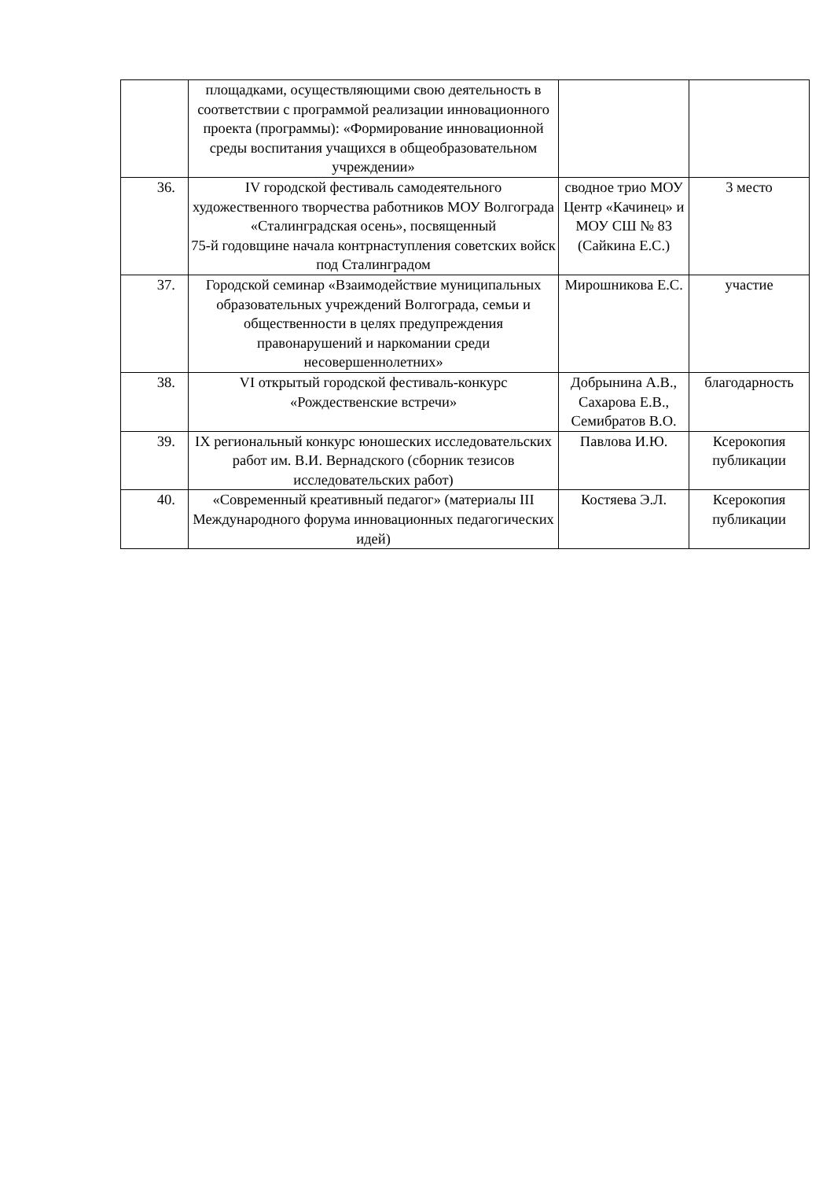| | площадками, осуществляющими свою деятельность в соответствии с программой реализации инновационного проекта (программы): «Формирование инновационной среды воспитания учащихся в общеобразовательном учреждении» | | |
| 36. | IV городской фестиваль самодеятельного художественного творчества работников МОУ Волгограда «Сталинградская осень», посвященный 75-й годовщине начала контрнаступления советских войск под Сталинградом | сводное трио МОУ Центр «Качинец» и МОУ СШ № 83 (Сайкина Е.С.) | 3 место |
| 37. | Городской семинар «Взаимодействие муниципальных образовательных учреждений Волгограда, семьи и общественности в целях предупреждения правонарушений и наркомании среди несовершеннолетних» | Мирошникова Е.С. | участие |
| 38. | VI открытый городской фестиваль-конкурс «Рождественские встречи» | Добрынина А.В., Сахарова Е.В., Семибратов В.О. | благодарность |
| 39. | IX региональный конкурс юношеских исследовательских работ им. В.И. Вернадского (сборник тезисов исследовательских работ) | Павлова И.Ю. | Ксерокопия публикации |
| 40. | «Современный креативный педагог» (материалы III Международного форума инновационных педагогических идей) | Костяева Э.Л. | Ксерокопия публикации |